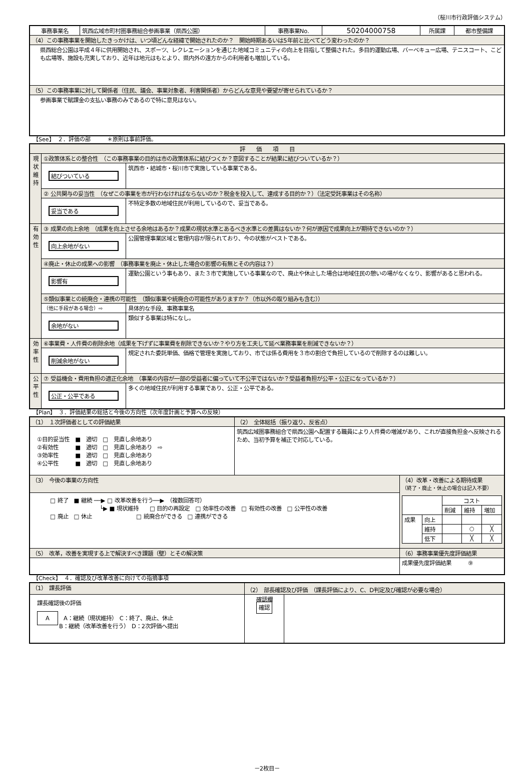（桜川市行政評価システム）
| 事務事業名 | 筑西広域市町村圏事務組合参画事業（県西公園） | 事務事業No. | 50204000758 | 所属課 | 都市整備課 |
| （4）この事務事業を開始したきっかけは、いつ頃どんな経緯で開始されたのか？ 開始時期あるいは5年前と比べてどう変わったのか？ | | | | | |
| 県西総合公園は平成４年に供用開始され、スポーツ、レクレエーションを通じた地域コミュニティの向上を目指して整備された。多目的運動広場、バーベキュー広場、テニスコート、こども広場等、施設も充実しており、近年は地元はもとより、県内外の遠方からの利用者も増加している。 | | | | | |
| （5）この事務事業に対して関係者（住民、議会、事業対象者、利害関係者）からどんな意見や要望が寄せられているか？ | | | | | |
| 参画事業で賦課金の支払い事務のみであるので特に意見はない。 | | | | | |
【See】　２．評価の部　　　＊原則は事前評価。
| 評 価 項 目 | | |
| 現状維持 | ①政策体系との整合性 （この事務事業の目的は市の政策体系に結びつくか？意図することが結果に結びついているか？） | |
| | 結びついている | 筑西市・結城市・桜川市で実施している事業である。 |
| | ② 公共関与の妥当性 （なぜこの事業を市が行わなければならないのか？税金を投入して、達成する目的か？）（法定受託事業はその名称） | |
| | 妥当である | 不特定多数の地域住民が利用しているので、妥当である。 |
| 有効性 | ③ 成果の向上余地 （成果を向上させる余地はあるか？成果の現状水準とあるべき水準との差異はないか？何が原因で成果向上が期待できないのか？） | |
| | 向上余地がない | 公園管理事業区域と管理内容が限られており、今の状態がベストである。 |
| | ④廃止・休止の成果への影響 （事務事業を廃止・休止した場合の影響の有無とその内容は？） | |
| | 影響有 | 運動公園という事もあり、また３市で実施している事業なので、廃止や休止した場合は地域住民の憩いの場がなくなり、影響があると思われる。 |
| | ⑤類似事業との統廃合・連携の可能性 （類似事業や統廃合の可能性がありますか？（市以外の取り組みも含む）） | |
| | （他に手段がある場合）⇨ | 具体的な手段、事務事業名 |
| | 余地がない | 類似する事業は特になし。 |
| 効率性 | ⑥事業費・人件費の削除余地（成果を下げずに事業費を削除できないか？やり方を工夫して延べ業務事業を削減できないか？） | |
| | 削減余地がない | 規定された委託単価、価格で管理を実施しており、市では係る費用を３市の割合で負担しているので削除するのは難しい。 |
| 公平性 | ⑦ 受益機会・費用負担の適正化余地 （事業の内容が一部の受益者に偏っていて不公平ではないか？受益者負担が公平・公正になっているか？） | |
| | 公正・公平である | 多くの地域住民が利用する事業であり、公正・公平である。 |
【Plan】　３．評価結果の総括と今後の方向性（次年度計画と予算への反映）
| （1） １次評価者としての評価結果 | （2） 全体総括（振り返り、反省点） | |
| ①目的妥当性 ■ 適切 □ 見直し余地あり ②有効性 ■ 適切 □ 見直し余地あり ⇨ ③効率性 ■ 適切 □ 見直し余地あり ④公平性 ■ 適切 □ 見直し余地あり | 筑西広域圏事務組合で県西公園へ配置する職員により人件費の増減があり、これが直接負担金へ反映されるため、当初予算を補正で対応している。 | |
| （3） 今後の事業の方向性 | | （4）改革・改善による期待成果 （終了・廃止・休止の場合は記入不要） / / / コスト / / / / / / 削減 / 維持 / 増加 / / 成果 / 向上 / / / / / / 維持 / / ○ / ╳ / / / 低下 / / ╳ / ╳ / |
| □ 終了 ■ 継続 ──▶ □ 改革改善を行う──▶ （複数回答可） └▶ ■ 現状維持 □ 目的の再設定 □ 効率性の改善 □ 有効性の改善 □ 公平性の改善 □ 廃止 □ 休止 □ 統廃合ができる □ 連携ができる | | |
| （5） 改革，改善を実現する上で解決すべき課題（壁）とその解決策 | | （6）事務事業優先度評価結果 |
| | | 成果優先度評価結果 ⑨ |
【Check】　４．確認及び改革改善に向けての指摘事項
| （1） 課長評価 | （2） 部長確認及び評価 （課長評価により、C、D判定及び確認が必要な場合） | |
| 課長確認後の評価 A A：継続（現状維持） C：終了、廃止、休止 B：継続（改革改善を行う） D：2次評価へ提出 | 確認欄 確認 | |
－2枚目－